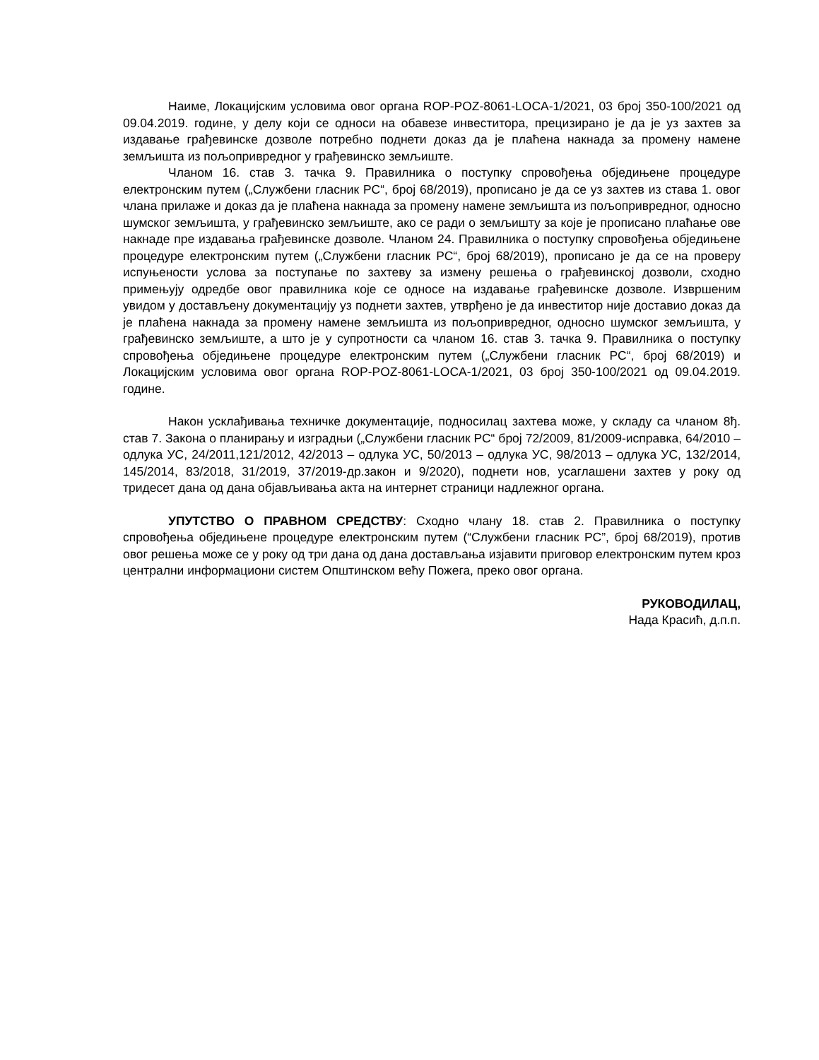Наиме, Локацијским условима овог органа ROP-POZ-8061-LOCA-1/2021, 03 број 350-100/2021 од 09.04.2019. године, у делу који се односи на обавезе инвеститора, прецизирано је да је уз захтев за издавање грађевинске дозволе потребно поднети доказ да је плаћена накнада за промену намене земљишта из пољопривредног у грађевинско земљиште.
Чланом 16. став 3. тачка 9. Правилника о поступку спровођења обједињене процедуре електронским путем („Службени гласник РС“, број 68/2019), прописано је да се уз захтев из става 1. овог члана прилаже и доказ да је плаћена накнада за промену намене земљишта из пољопривредног, односно шумског земљишта, у грађевинско земљиште, ако се ради о земљишту за које је прописано плаћање ове накнаде пре издавања грађевинске дозволе. Чланом 24. Правилника о поступку спровођења обједињене процедуре електронским путем („Службени гласник РС“, број 68/2019), прописано је да се на проверу испуњености услова за поступање по захтеву за измену решења о грађевинској дозволи, сходно примењују одредбе овог правилника које се односе на издавање грађевинске дозволе. Извршеним увидом у достављену документацију уз поднети захтев, утврђено је да инвеститор није доставио доказ да је плаћена накнада за промену намене земљишта из пољопривредног, односно шумског земљишта, у грађевинско земљиште, а што је у супротности са чланом 16. став 3. тачка 9. Правилника о поступку спровођења обједињене процедуре електронским путем („Службени гласник РС“, број 68/2019) и Локацијским условима овог органа ROP-POZ-8061-LOCA-1/2021, 03 број 350-100/2021 од 09.04.2019. године.
Након усклађивања техничке документације, подносилац захтева може, у складу са чланом 8ђ. став 7. Закона о планирању и изградњи („Службени гласник РС“ број 72/2009, 81/2009-исправка, 64/2010 – одлука УС, 24/2011,121/2012, 42/2013 – одлука УС, 50/2013 – одлука УС, 98/2013 – одлука УС, 132/2014, 145/2014, 83/2018, 31/2019, 37/2019-др.закон и 9/2020), поднети нов, усаглашени захтев у року од тридесет дана од дана објављивања акта на интернет страници надлежног органа.
УПУТСТВО О ПРАВНОМ СРЕДСТВУ: Сходно члану 18. став 2. Правилника о поступку спровођења обједињене процедуре електронским путем (“Службени гласник РС”, број 68/2019), против овог решења може се у року од три дана од дана достављања изјавити приговор електронским путем кроз централни информациони систем Општинском већу Пожега, преко овог органа.
РУКОВОДИЛАЦ,
Нада Красић, д.п.п.